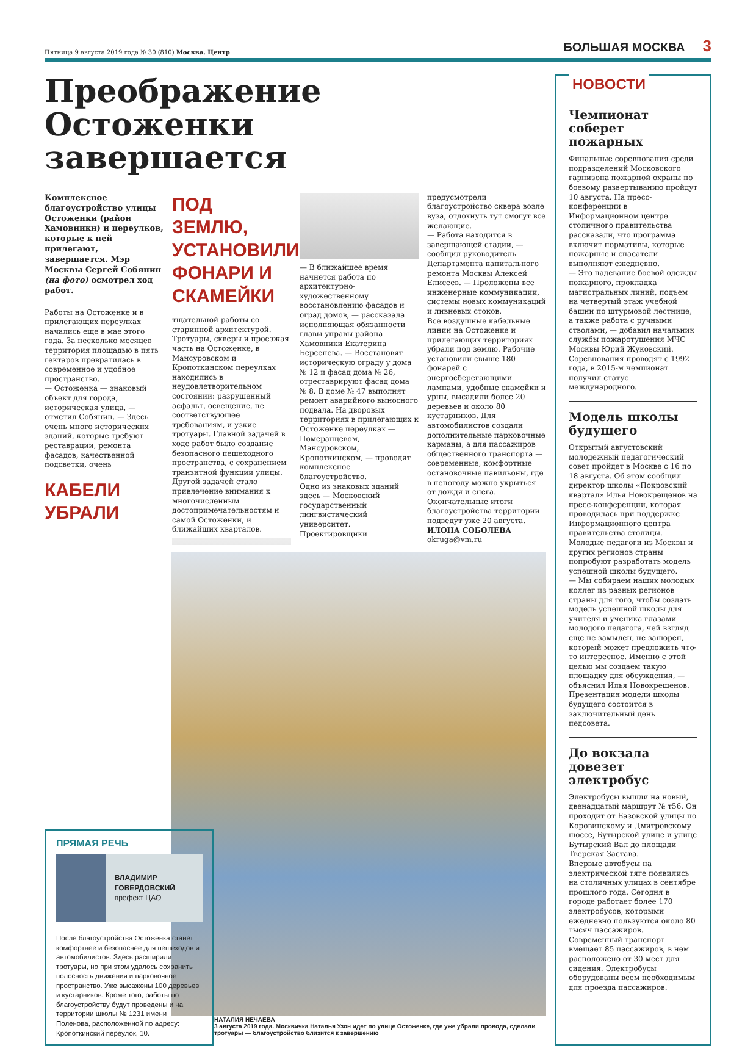Пятница 9 августа 2019 года № 30 (810) Москва. Центр
БОЛЬШАЯ МОСКВА 3
Преображение Остоженки завершается
Комплексное благоустройство улицы Остоженки (район Хамовники) и переулков, которые к ней прилегают, завершается. Мэр Москвы Сергей Собянин (на фото) осмотрел ход работ.
Работы на Остоженке и в прилегающих переулках начались еще в мае этого года. За несколько месяцев территория площадью в пять гектаров превратилась в современное и удобное пространство.
— Остоженка — знаковый объект для города, историческая улица, — отметил Собянин. — Здесь очень много исторических зданий, которые требуют реставрации, ремонта фасадов, качественной подсветки, очень
КАБЕЛИ УБРАЛИ ПОД ЗЕМЛЮ, УСТАНОВИЛИ ФОНАРИ И СКАМЕЙКИ
тщательной работы со старинной архитектурой.
Тротуары, скверы и проезжая часть на Остоженке, в Мансуровском и Кропоткинском переулках находились в неудовлетворительном состоянии: разрушенный асфальт, освещение, не соответствующее требованиям, и узкие тротуары. Главной задачей в ходе работ было создание безопасного пешеходного пространства, с сохранением транзитной функции улицы. Другой задачей стало привлечение внимания к многочисленным достопримечательностям и самой Остоженки, и ближайших кварталов.
— В ближайшее время начнется работа по архитектурно-художественному восстановлению фасадов и оград домов, — рассказала исполняющая обязанности главы управы района Хамовники Екатерина Берсенева. — Восстановят историческую ограду у дома № 12 и фасад дома № 26, отреставрируют фасад дома № 8. В доме № 47 выполнят ремонт аварийного выносного подвала. На дворовых территориях в прилегающих к Остоженке переулках — Померанцевом, Мансуровском, Кропоткинском, — проводят комплексное благоустройство.
Одно из знаковых зданий здесь — Московский государственный лингвистический университет. Проектировщики предусмотрели благоустройство сквера возле вуза, отдохнуть тут смогут все желающие.
— Работа находится в завершающей стадии, — сообщил руководитель Департамента капитального ремонта Москвы Алексей Елисеев. — Проложены все инженерные коммуникации, системы новых коммуникаций и ливневых стоков.
Все воздушные кабельные линии на Остоженке и прилегающих территориях убрали под землю. Рабочие установили свыше 180 фонарей с энергосберегающими лампами, удобные скамейки и урны, высадили более 20 деревьев и около 80 кустарников. Для автомобилистов создали дополнительные парковочные карманы, а для пассажиров общественного транспорта — современные, комфортные остановочные павильоны, где в непогоду можно укрыться от дождя и снега. Окончательные итоги благоустройства территории подведут уже 20 августа.
ИЛОНА СОБОЛЕВА
okruga@vm.ru
НАТАЛИЯ НЕЧАЕВА
3 августа 2019 года. Москвичка Наталья Узон идет по улице Остоженке, где уже убрали провода, сделали тротуары — благоустройство близится к завершению
ПРЯМАЯ РЕЧЬ
ВЛАДИМИР ГОВЕРДОВСКИЙ
префект ЦАО
После благоустройства Остоженка станет комфортнее и безопаснее для пешеходов и автомобилистов. Здесь расширили тротуары, но при этом удалось сохранить полосность движения и парковочное пространство. Уже высажены 100 деревьев и кустарников. Кроме того, работы по благоустройству будут проведены и на территории школы № 1231 имени Поленова, расположенной по адресу: Кропоткинский переулок, 10.
НОВОСТИ
Чемпионат соберет пожарных
Финальные соревнования среди подразделений Московского гарнизона пожарной охраны по боевому развертыванию пройдут 10 августа. На пресс-конференции в Информационном центре столичного правительства рассказали, что программа включит нормативы, которые пожарные и спасатели выполняют ежедневно.
— Это надевание боевой одежды пожарного, прокладка магистральных линий, подъем на четвертый этаж учебной башни по штурмовой лестнице, а также работа с ручными стволами, — добавил начальник службы пожаротушения МЧС Москвы Юрий Жуковский.
Соревнования проводят с 1992 года, в 2015-м чемпионат получил статус международного.
Модель школы будущего
Открытый августовский молодежный педагогический совет пройдет в Москве с 16 по 18 августа. Об этом сообщил директор школы «Покровский квартал» Илья Новокрещенов на пресс-конференции, которая проводилась при поддержке Информационного центра правительства столицы.
Молодые педагоги из Москвы и других регионов страны попробуют разработать модель успешной школы будущего.
— Мы собираем наших молодых коллег из разных регионов страны для того, чтобы создать модель успешной школы для учителя и ученика глазами молодого педагога, чей взгляд еще не замылен, не зашорен, который может предложить что-то интересное. Именно с этой целью мы создаем такую площадку для обсуждения, — объяснил Илья Новокрещенов.
Презентация модели школы будущего состоится в заключительный день педсовета.
До вокзала довезет электробус
Электробусы вышли на новый, двенадцатый маршрут № т56. Он проходит от Базовской улицы по Коровинскому и Дмитровскому шоссе, Бутырской улице и улице Бутырский Вал до площади Тверская Застава.
Впервые автобусы на электрической тяге появились на столичных улицах в сентябре прошлого года. Сегодня в городе работает более 170 электробусов, которыми ежедневно пользуются около 80 тысяч пассажиров. Современный транспорт вмещает 85 пассажиров, в нем расположено от 30 мест для сидения. Электробусы оборудованы всем необходимым для проезда пассажиров.